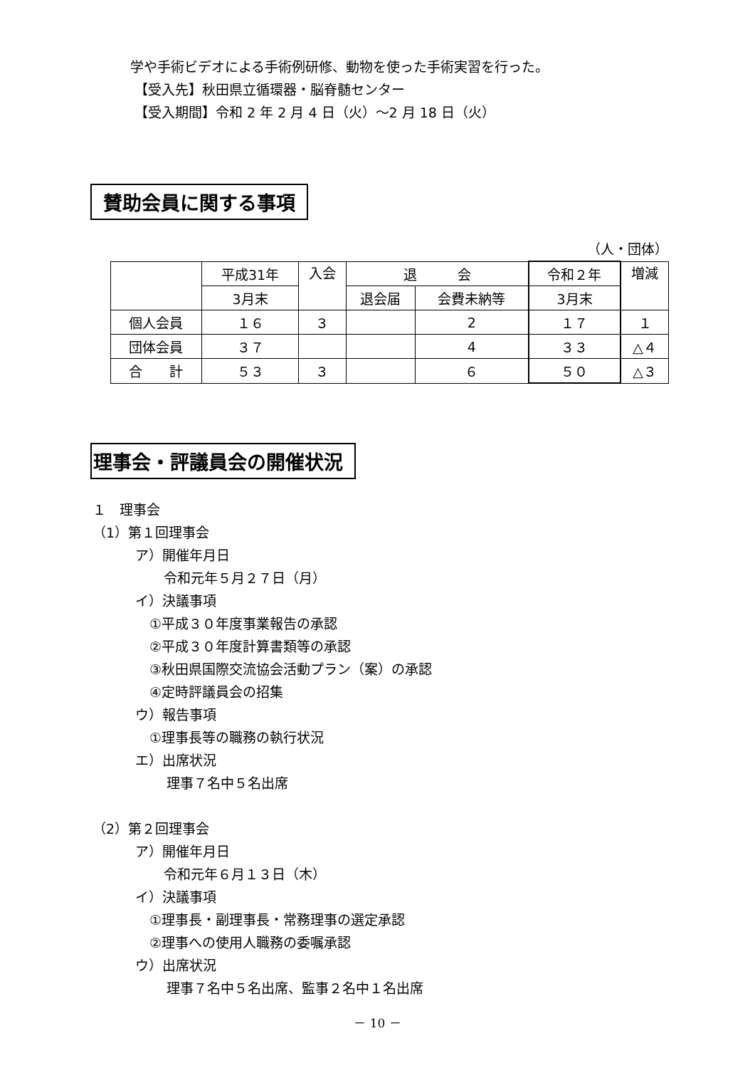学や手術ビデオによる手術例研修、動物を使った手術実習を行った。
【受入先】秋田県立循環器・脳脊髄センター
【受入期間】令和 2 年 2 月 4 日（火）～2 月 18 日（火）
賛助会員に関する事項
（人・団体）
| | 平成31年 | 入会 | 退 会 | | 令和２年 | 増減 |
| --- | --- | --- | --- | --- | --- | --- |
| | 3月末 | | 退会届 | 会費未納等 | 3月末 | |
| 個人会員 | １６ | ３ | | 2 | １７ | １ |
| 団体会員 | ３７ | | | 4 | ３３ | △４ |
| 合 計 | ５３ | ３ | | ６ | ５０ | △３ |
理事会・評議員会の開催状況
１　理事会
（1）第１回理事会
ア）開催年月日
令和元年５月２７日（月）
イ）決議事項
①平成３０年度事業報告の承認
②平成３０年度計算書類等の承認
③秋田県国際交流協会活動プラン（案）の承認
④定時評議員会の招集
ウ）報告事項
①理事長等の職務の執行状況
エ）出席状況
理事７名中５名出席
（2）第２回理事会
ア）開催年月日
令和元年６月１３日（木）
イ）決議事項
①理事長・副理事長・常務理事の選定承認
②理事への使用人職務の委嘱承認
ウ）出席状況
理事７名中５名出席、監事２名中１名出席
－ 10 －